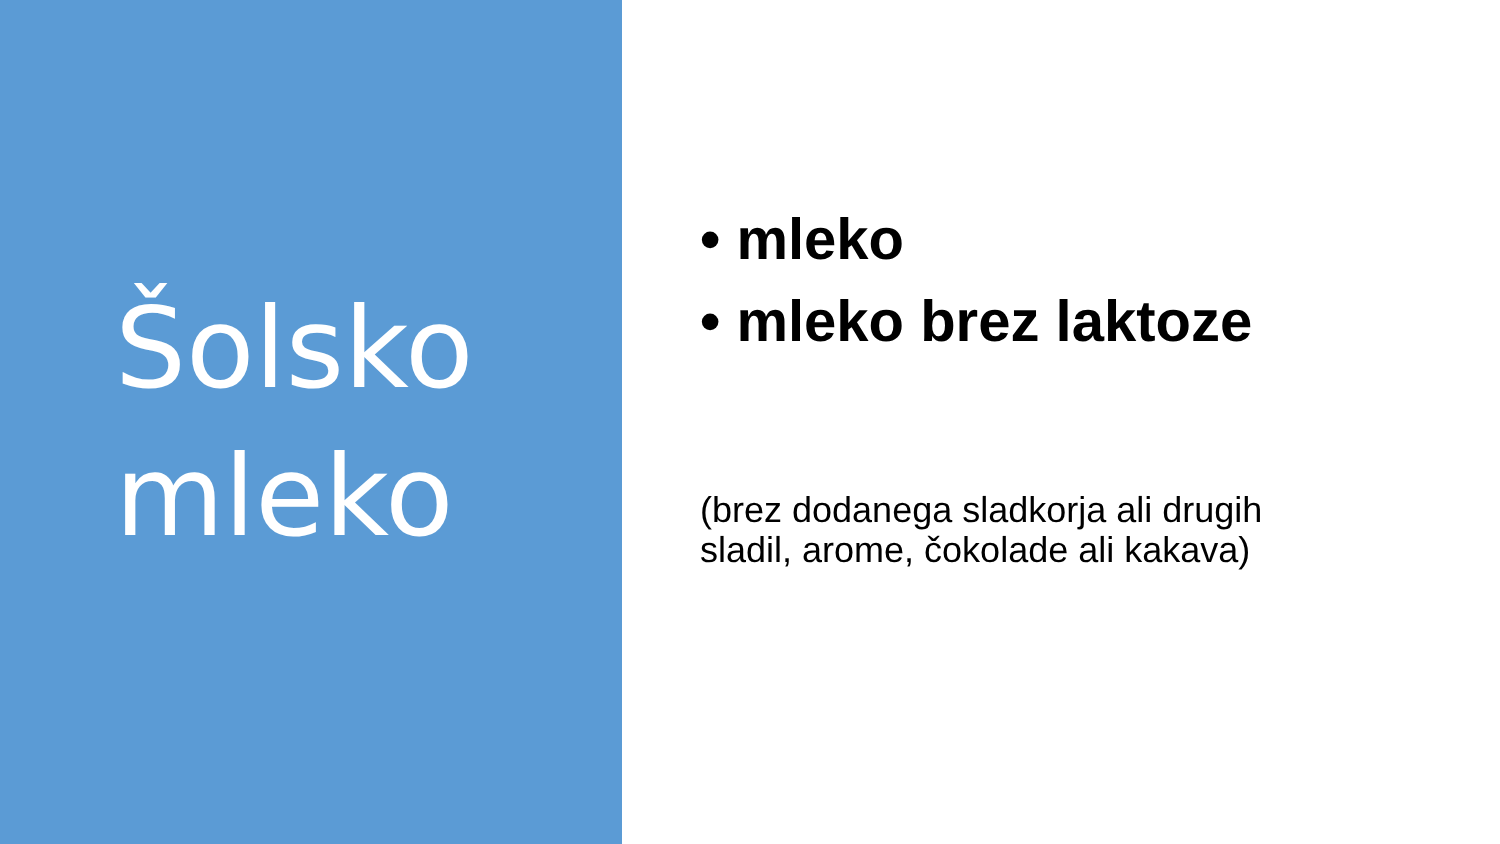Šolsko
mleko
• mleko
• mleko brez laktoze
(brez dodanega sladkorja ali drugih sladil, arome, čokolade ali kakava)